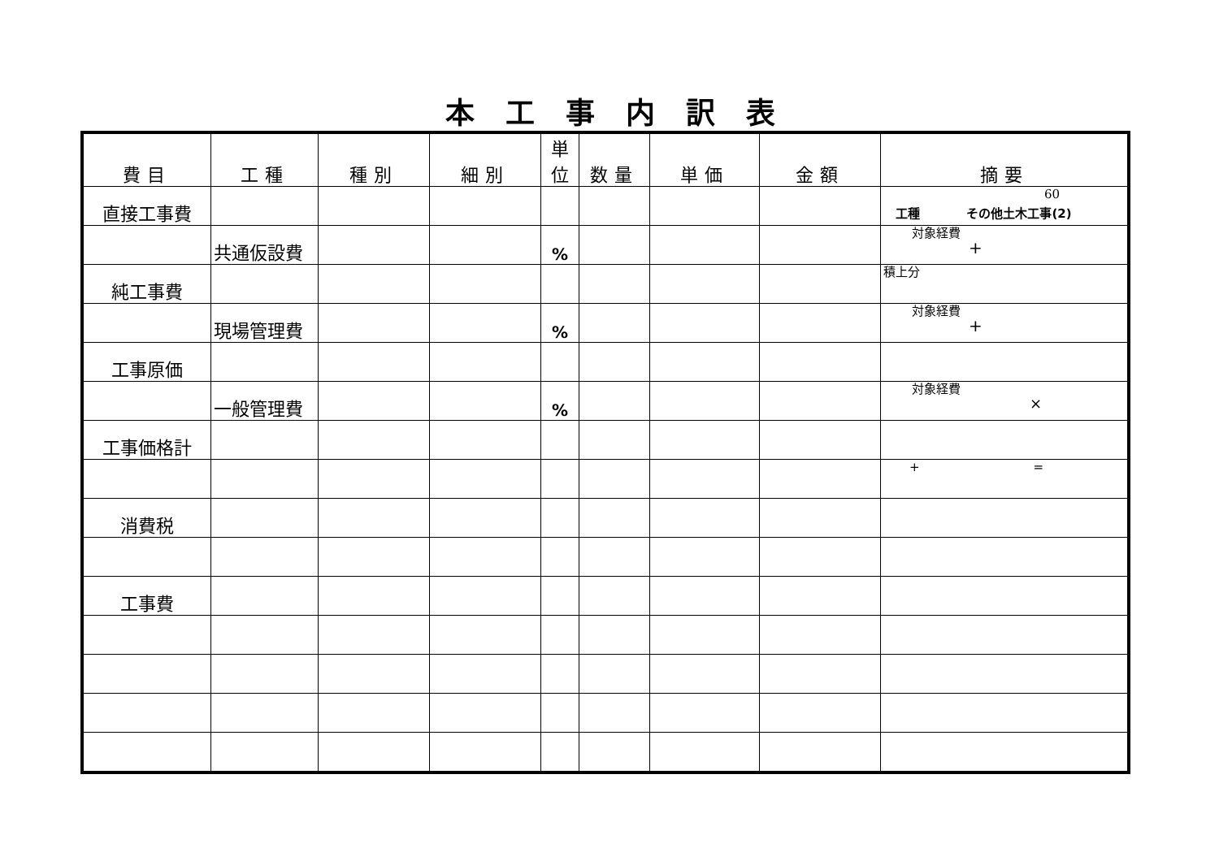本工事内訳表
| 費目 | 工種 | 種別 | 細別 | 単位 | 数量 | 単価 | 金額 | 摘要 |
| --- | --- | --- | --- | --- | --- | --- | --- | --- |
| 直接工事費 | | | | | | | | 60 工種 その他土木工事(2) |
| | 共通仮設費 | | | % | | | | 対象経費 + |
| 純工事費 | | | | | | | | 積上分 |
| | 現場管理費 | | | % | | | | 対象経費 + |
| 工事原価 | | | | | | | | |
| | 一般管理費 | | | % | | | | 対象経費 × |
| 工事価格計 | | | | | | | | |
| | | | | | | | | + = |
| 消費税 | | | | | | | | |
| 工事費 | | | | | | | | |